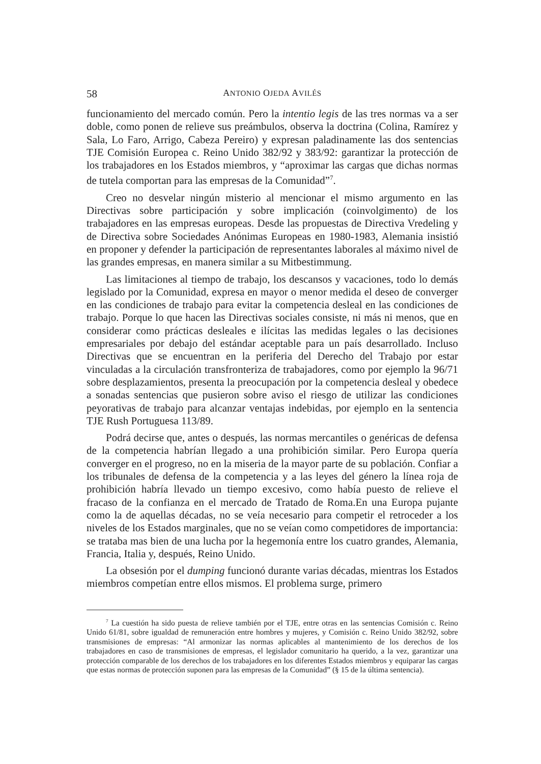58 ANTONIO OJEDA AVILÉS
funcionamiento del mercado común. Pero la intentio legis de las tres normas va a ser doble, como ponen de relieve sus preámbulos, observa la doctrina (Colina, Ramírez y Sala, Lo Faro, Arrigo, Cabeza Pereiro) y expresan paladinamente las dos sentencias TJE Comisión Europea c. Reino Unido 382/92 y 383/92: garantizar la protección de los trabajadores en los Estados miembros, y “aproximar las cargas que dichas normas de tutela comportan para las empresas de la Comunidad”<sup>7</sup>.
Creo no desvelar ningún misterio al mencionar el mismo argumento en las Directivas sobre participación y sobre implicación (coinvolgimento) de los trabajadores en las empresas europeas. Desde las propuestas de Directiva Vredeling y de Directiva sobre Sociedades Anónimas Europeas en 1980-1983, Alemania insistió en proponer y defender la participación de representantes laborales al máximo nivel de las grandes empresas, en manera similar a su Mitbestimmung.
Las limitaciones al tiempo de trabajo, los descansos y vacaciones, todo lo demás legislado por la Comunidad, expresa en mayor o menor medida el deseo de converger en las condiciones de trabajo para evitar la competencia desleal en las condiciones de trabajo. Porque lo que hacen las Directivas sociales consiste, ni más ni menos, que en considerar como prácticas desleales e ilícitas las medidas legales o las decisiones empresariales por debajo del estándar aceptable para un país desarrollado. Incluso Directivas que se encuentran en la periferia del Derecho del Trabajo por estar vinculadas a la circulación transfronteriza de trabajadores, como por ejemplo la 96/71 sobre desplazamientos, presenta la preocupación por la competencia desleal y obedece a sonadas sentencias que pusieron sobre aviso el riesgo de utilizar las condiciones peyorativas de trabajo para alcanzar ventajas indebidas, por ejemplo en la sentencia TJE Rush Portuguesa 113/89.
Podrá decirse que, antes o después, las normas mercantiles o genéricas de defensa de la competencia habrían llegado a una prohibición similar. Pero Europa quería converger en el progreso, no en la miseria de la mayor parte de su población. Confiar a los tribunales de defensa de la competencia y a las leyes del género la línea roja de prohibición habría llevado un tiempo excesivo, como había puesto de relieve el fracaso de la confianza en el mercado de Tratado de Roma.En una Europa pujante como la de aquellas décadas, no se veía necesario para competir el retroceder a los niveles de los Estados marginales, que no se veían como competidores de importancia: se trataba mas bien de una lucha por la hegemonía entre los cuatro grandes, Alemania, Francia, Italia y, después, Reino Unido.
La obsesión por el dumping funcionó durante varias décadas, mientras los Estados miembros competían entre ellos mismos. El problema surge, primero
<sup>7</sup> La cuestión ha sido puesta de relieve también por el TJE, entre otras en las sentencias Comisión c. Reino Unido 61/81, sobre igualdad de remuneración entre hombres y mujeres, y Comisión c. Reino Unido 382/92, sobre transmisiones de empresas: “Al armonizar las normas aplicables al mantenimiento de los derechos de los trabajadores en caso de transmisiones de empresas, el legislador comunitario ha querido, a la vez, garantizar una protección comparable de los derechos de los trabajadores en los diferentes Estados miembros y equiparar las cargas que estas normas de protección suponen para las empresas de la Comunidad” (§ 15 de la última sentencia).